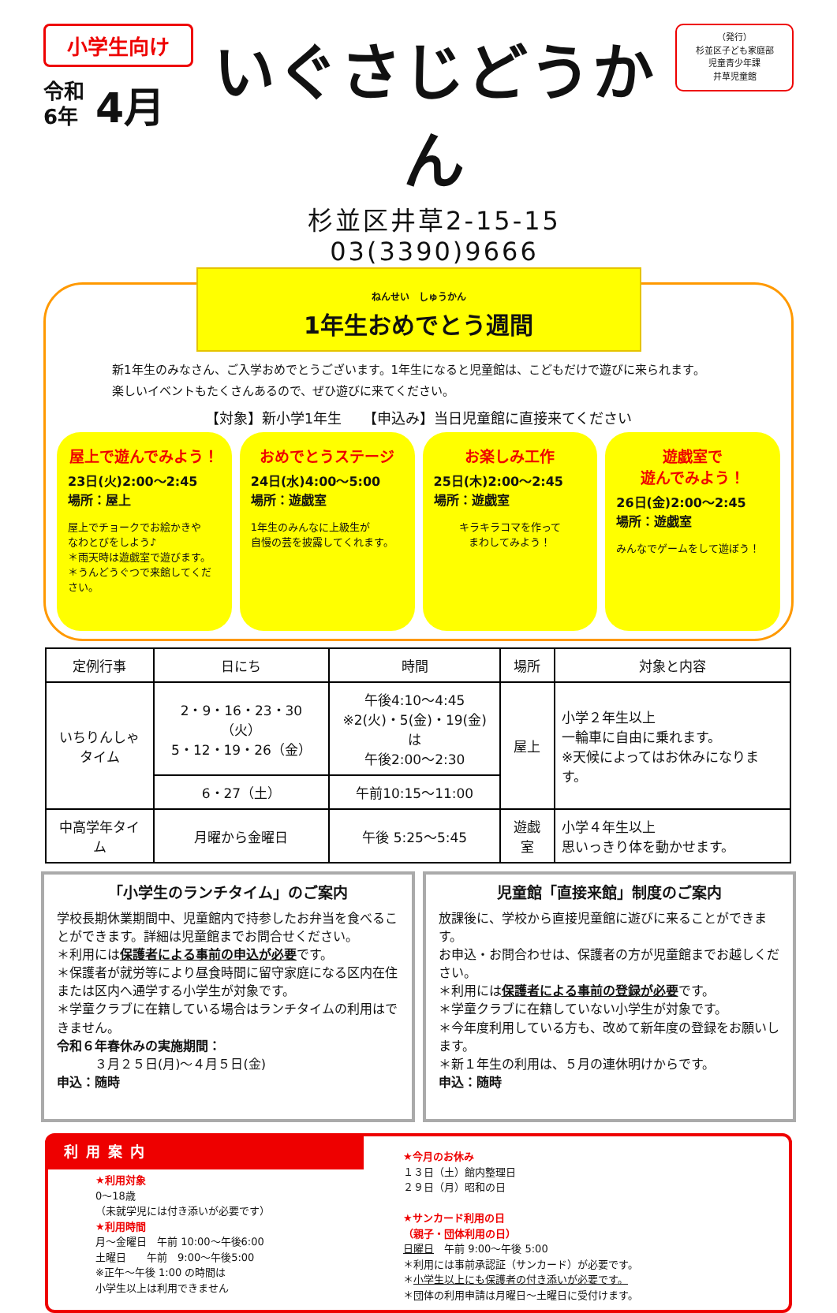小学生向け
令和
6年
4月
いぐさじどうかん
杉並区井草2-15-15　03(3390)9666
（発行）
杉並区子ども家庭部
児童青少年課
井草児童館
ねんせい　しゅうかん
1年生おめでとう週間
新1年生のみなさん、ご入学おめでとうございます。1年生になると児童館は、こどもだけで遊びに来られます。
楽しいイベントもたくさんあるので、ぜひ遊びに来てください。
【対象】新小学1年生　　【申込み】当日児童館に直接来てください
屋上で遊んでみよう！
23日(火)2:00～2:45
場所：屋上
屋上でチョークでお絵かきや
なわとびをしよう♪
＊雨天時は遊戯室で遊びます。
＊うんどうぐつで来館してください。
おめでとうステージ
24日(水)4:00～5:00
場所：遊戯室
1年生のみんなに上級生が
自慢の芸を披露してくれます。
お楽しみ工作
25日(木)2:00～2:45
場所：遊戯室
キラキラコマを作って
まわしてみよう！
遊戯室で
遊んでみよう！
26日(金)2:00～2:45
場所：遊戯室
みんなでゲームをして遊ぼう！
| 定例行事 | 日にち | 時間 | 場所 | 対象と内容 |
| --- | --- | --- | --- | --- |
| いちりんしゃ タイム | 2・9・16・23・30（火） 5・12・19・26（金） | 午後4:10～4:45 ※2(火)・5(金)・19(金)は 午後2:00～2:30 | 屋上 | 小学２年生以上 一輪車に自由に乗れます。 ※天候によってはお休みになります。 |
| | 6・27（土） | 午前10:15～11:00 | | |
| 中高学年タイム | 月曜から金曜日 | 午後 5:25～5:45 | 遊戯室 | 小学４年生以上 思いっきり体を動かせます。 |
「小学生のランチタイム」のご案内
学校長期休業期間中、児童館内で持参したお弁当を食べることができます。詳細は児童館までお問合せください。
＊利用には保護者による事前の申込が必要です。
＊保護者が就労等により昼食時間に留守家庭になる区内在住または区内へ通学する小学生が対象です。
＊学童クラブに在籍している場合はランチタイムの利用はできません。
令和６年春休みの実施期間：
　　　３月２５日(月)～４月５日(金)
申込：随時
児童館「直接来館」制度のご案内
放課後に、学校から直接児童館に遊びに来ることができます。
お申込・お問合わせは、保護者の方が児童館までお越しください。
＊利用には保護者による事前の登録が必要です。
＊学童クラブに在籍していない小学生が対象です。
＊今年度利用している方も、改めて新年度の登録をお願いします。
＊新１年生の利用は、５月の連休明けからです。
申込：随時
利用案内
★利用対象
0～18歳
（未就学児には付き添いが必要です）
★利用時間
月～金曜日　午前 10:00～午後6:00
土曜日　　午前　9:00～午後5:00
※正午～午後 1:00 の時間は
小学生以上は利用できません
★今月のお休み
１３日（土）館内整理日
２９日（月）昭和の日
★サンカード利用の日
（親子・団体利用の日）
日曜日　午前 9:00～午後 5:00
＊利用には事前承認証（サンカード）が必要です。
＊小学生以上にも保護者の付き添いが必要です。
＊団体の利用申請は月曜日～土曜日に受付けます。